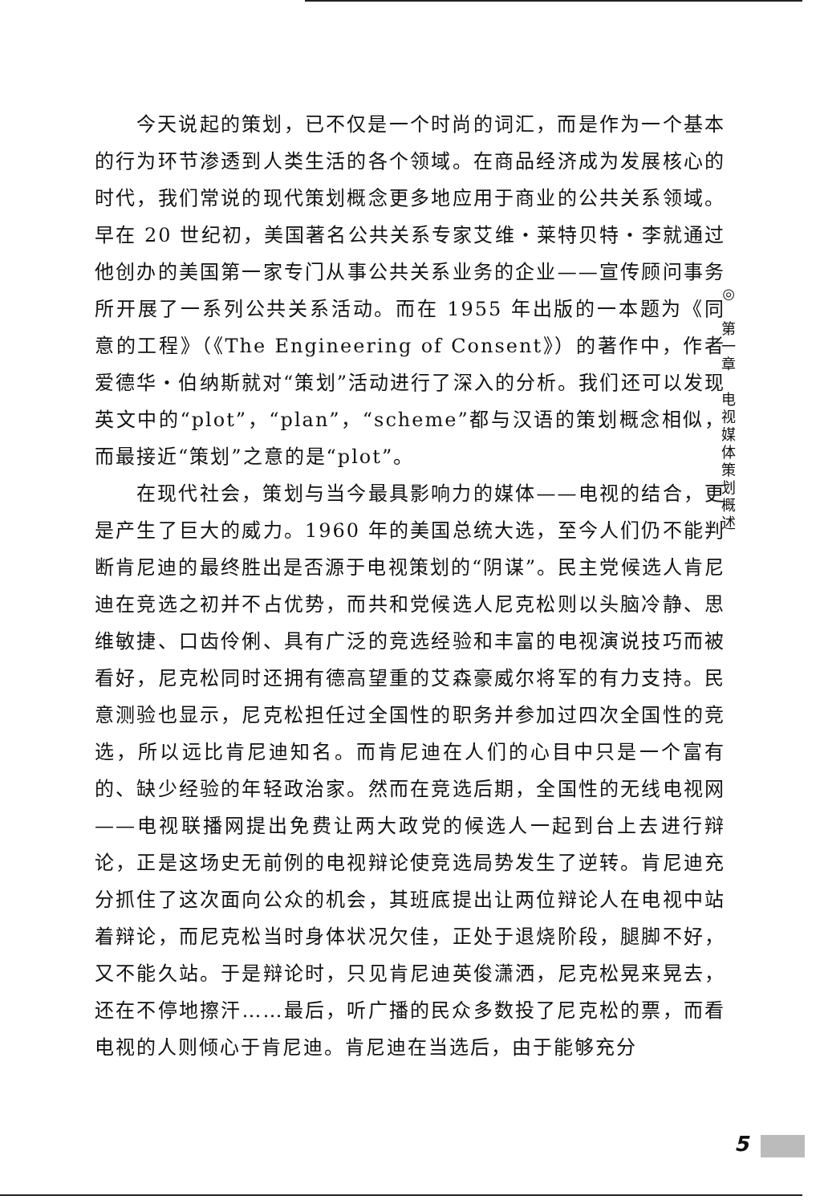今天说起的策划，已不仅是一个时尚的词汇，而是作为一个基本的行为环节渗透到人类生活的各个领域。在商品经济成为发展核心的时代，我们常说的现代策划概念更多地应用于商业的公共关系领域。早在 20 世纪初，美国著名公共关系专家艾维・莱特贝特・李就通过他创办的美国第一家专门从事公共关系业务的企业——宣传顾问事务所开展了一系列公共关系活动。而在 1955 年出版的一本题为《同意的工程》（《The Engineering of Consent》）的著作中，作者爱德华・伯纳斯就对“策划”活动进行了深入的分析。我们还可以发现英文中的“plot”，“plan”，“scheme”都与汉语的策划概念相似，而最接近“策划”之意的是“plot”。
在现代社会，策划与当今最具影响力的媒体——电视的结合，更是产生了巨大的威力。1960 年的美国总统大选，至今人们仍不能判断肯尼迪的最终胜出是否源于电视策划的“阴谋”。民主党候选人肯尼迪在竞选之初并不占优势，而共和党候选人尼克松则以头脑冷静、思维敏捷、口齿伶俐、具有广泛的竞选经验和丰富的电视演说技巧而被看好，尼克松同时还拥有德高望重的艾森豪威尔将军的有力支持。民意测验也显示，尼克松担任过全国性的职务并参加过四次全国性的竞选，所以远比肯尼迪知名。而肯尼迪在人们的心目中只是一个富有的、缺少经验的年轻政治家。然而在竞选后期，全国性的无线电视网——电视联播网提出免费让两大政党的候选人一起到台上去进行辩论，正是这场史无前例的电视辩论使竞选局势发生了逆转。肯尼迪充分抓住了这次面向公众的机会，其班底提出让两位辩论人在电视中站着辩论，而尼克松当时身体状况欠佳，正处于退烧阶段，腿脚不好，又不能久站。于是辩论时，只见肯尼迪英俊潇洒，尼克松晃来晃去，还在不停地擦汗……最后，听广播的民众多数投了尼克松的票，而看电视的人则倾心于肯尼迪。肯尼迪在当选后，由于能够充分
◎
第
一
章
电
视
媒
体
策
划
概
述
5